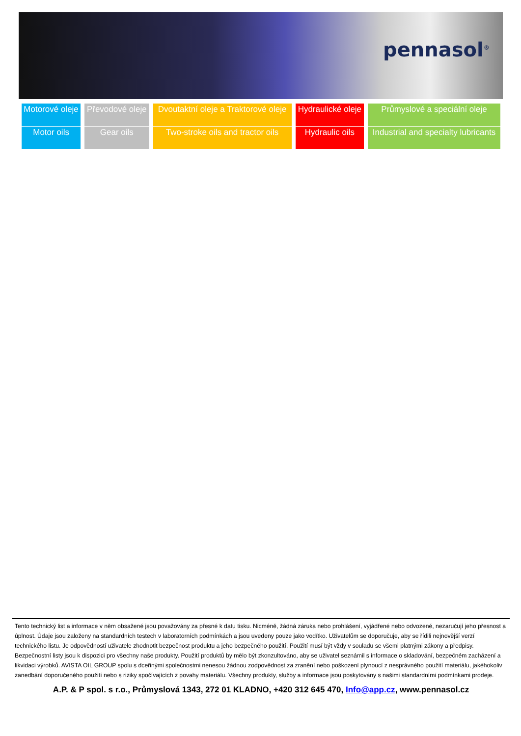pennasol<sup>®</sup>
| Motorové oleje | Převodové oleje | Dvoutaktní oleje a Traktorové oleje | Hydraulické oleje | Průmyslové a speciální oleje |
| Motor oils | Gear oils | Two-stroke oils and tractor oils | Hydraulic oils | Industrial and specialty lubricants |
Tento technický list a informace v něm obsažené jsou považovány za přesné k datu tisku. Nicméně, žádná záruka nebo prohlášení, vyjádřené nebo odvozené, nezaručují jeho přesnost a úplnost. Údaje jsou založeny na standardních testech v laboratorních podmínkách a jsou uvedeny pouze jako vodítko. Uživatelům se doporučuje, aby se řídili nejnovější verzí technického listu. Je odpovědností uživatele zhodnotit bezpečnost produktu a jeho bezpečného použití. Použití musí být vždy v souladu se všemi platnými zákony a předpisy. Bezpečnostní listy jsou k dispozici pro všechny naše produkty. Použití produktů by mělo být zkonzultováno, aby se uživatel seznámil s informace o skladování, bezpečném zacházení a likvidaci výrobků. AVISTA OIL GROUP spolu s dceřinými společnostmi nenesou žádnou zodpovědnost za zranění nebo poškození plynoucí z nesprávného použití materiálu, jakéhokoliv zanedbání doporučeného použití nebo s riziky spočívajících z povahy materiálu. Všechny produkty, služby a informace jsou poskytovány s našimi standardními podmínkami prodeje.
A.P. & P spol. s r.o., Průmyslová 1343, 272 01 KLADNO, +420 312 645 470, Info@app.cz, www.pennasol.cz